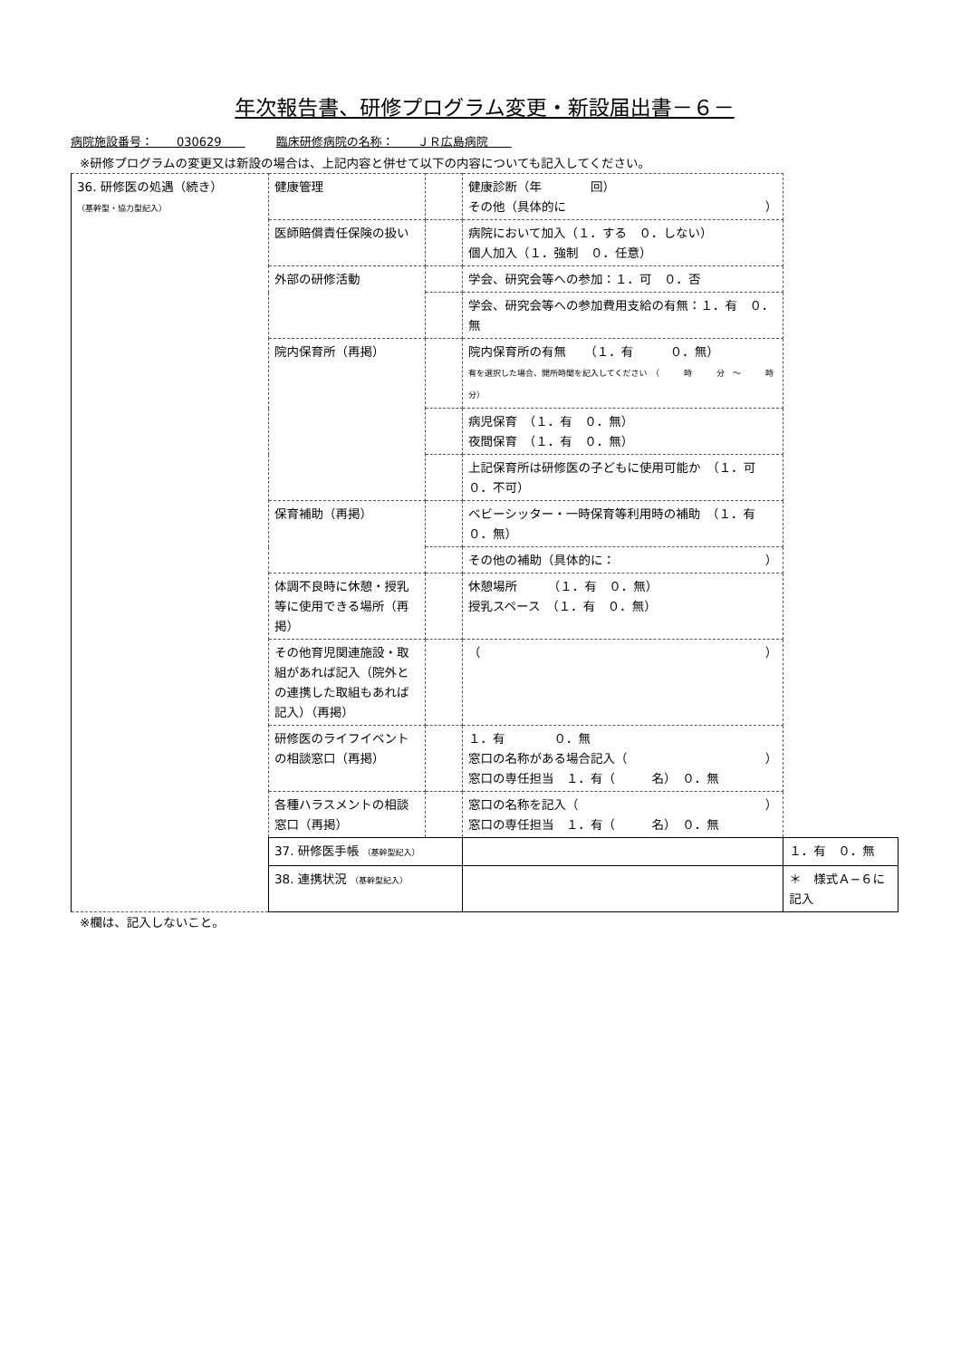年次報告書、研修プログラム変更・新設届出書－６－
病院施設番号：　　030629　　 臨床研修病院の名称：　　ＪＲ広島病院　　
※研修プログラムの変更又は新設の場合は、上記内容と併せて以下の内容についても記入してください。
| 36. 研修医の処遇（続き） （基幹型・協力型記入） | 健康管理 | | 健康診断（年 回） その他（具体的に ） | |
| | 医師賠償責任保険の扱い | | 病院において加入（１．する ０．しない） 個人加入（１．強制 ０．任意） | |
| | 外部の研修活動 | | 学会、研究会等への参加：１．可 ０．否 | |
| | | | 学会、研究会等への参加費用支給の有無：１．有 ０．無 | |
| | 院内保育所（再掲） | | 院内保育所の有無 （１．有 ０．無） 有を選択した場合、開所時間を記入してください （ 時 分 ～ 時 分） | |
| | | | 病児保育 （１．有 ０．無） 夜間保育 （１．有 ０．無） | |
| | | | 上記保育所は研修医の子どもに使用可能か （１．可 ０．不可） | |
| | 保育補助（再掲） | | ベビーシッター・一時保育等利用時の補助 （１．有 ０．無） | |
| | | | その他の補助（具体的に： ） | |
| | 体調不良時に休憩・授乳等に使用できる場所（再掲） | | 休憩場所 （１．有 ０．無） 授乳スペース （１．有 ０．無） | |
| | その他育児関連施設・取組があれば記入（院外との連携した取組もあれば記入）（再掲） | | （ ） | |
| | 研修医のライフイベントの相談窓口（再掲） | | １．有 ０．無 窓口の名称がある場合記入（ ） 窓口の専任担当 １．有（ 名） ０．無 | |
| | 各種ハラスメントの相談窓口（再掲） | | 窓口の名称を記入（ ） 窓口の専任担当 １．有（ 名） ０．無 | |
| | 37. 研修医手帳 （基幹型記入） | | | １．有 ０．無 |
| | 38. 連携状況 （基幹型記入） | | | ＊ 様式Ａ−６に記入 |
※欄は、記入しないこと。